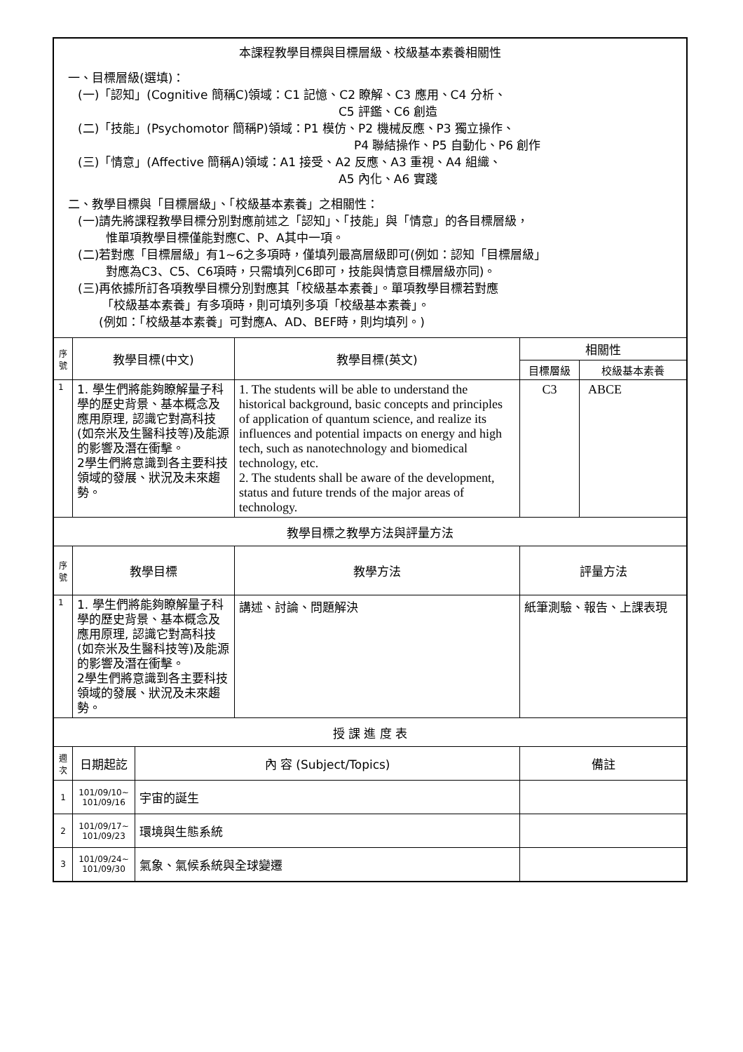| 本課程教學目標與目標層級、校級基本素養相關性 一、目標層級(選填)： (一)「認知」(Cognitive 簡稱C)領域：C1 記憶、C2 瞭解、C3 應用、C4 分析、 C5 評鑑、C6 創造 (二)「技能」(Psychomotor 簡稱P)領域：P1 模仿、P2 機械反應、P3 獨立操作、 P4 聯結操作、P5 自動化、P6 創作 (三)「情意」(Affective 簡稱A)領域：A1 接受、A2 反應、A3 重視、A4 組織、 A5 內化、A6 實踐 二、教學目標與「目標層級」、「校級基本素養」之相關性： (一)請先將課程教學目標分別對應前述之「認知」、「技能」與「情意」的各目標層級， 惟單項教學目標僅能對應C、P、A其中一項。 (二)若對應「目標層級」有1~6之多項時，僅填列最高層級即可(例如：認知「目標層級」 對應為C3、C5、C6項時，只需填列C6即可，技能與情意目標層級亦同)。 (三)再依據所訂各項教學目標分別對應其「校級基本素養」。單項教學目標若對應 「校級基本素養」有多項時，則可填列多項「校級基本素養」。 (例如：「校級基本素養」可對應A、AD、BEF時，則均填列。) | | | | | |
| 序號 | 教學目標(中文) | | 教學目標(英文) | 相關性 | |
| | | | | 目標層級 | 校級基本素養 |
| 1 | 1. 學生們將能夠瞭解量子科學的歷史背景、基本概念及應用原理, 認識它對高科技(如奈米及生醫科技等)及能源的影響及潛在衝擊。 2學生們將意識到各主要科技領域的發展、狀況及未來趨勢。 | | 1. The students will be able to understand the historical background, basic concepts and principles of application of quantum science, and realize its influences and potential impacts on energy and high tech, such as nanotechnology and biomedical technology, etc. 2. The students shall be aware of the development, status and future trends of the major areas of technology. | C3 | ABCE |
| 教學目標之教學方法與評量方法 | | | | | |
| 序號 | 教學目標 | | 教學方法 | 評量方法 | |
| 1 | 1. 學生們將能夠瞭解量子科學的歷史背景、基本概念及應用原理, 認識它對高科技(如奈米及生醫科技等)及能源的影響及潛在衝擊。 2學生們將意識到各主要科技領域的發展、狀況及未來趨勢。 | | 講述、討論、問題解決 | 紙筆測驗、報告、上課表現 | |
| 授 課 進 度 表 | | | | | |
| 週次 | 日期起訖 | 內 容 (Subject/Topics) | | 備註 | |
| 1 | 101/09/10~ 101/09/16 | 宇宙的誕生 | | | |
| 2 | 101/09/17~ 101/09/23 | 環境與生態系統 | | | |
| 3 | 101/09/24~ 101/09/30 | 氣象、氣候系統與全球變遷 | | | |